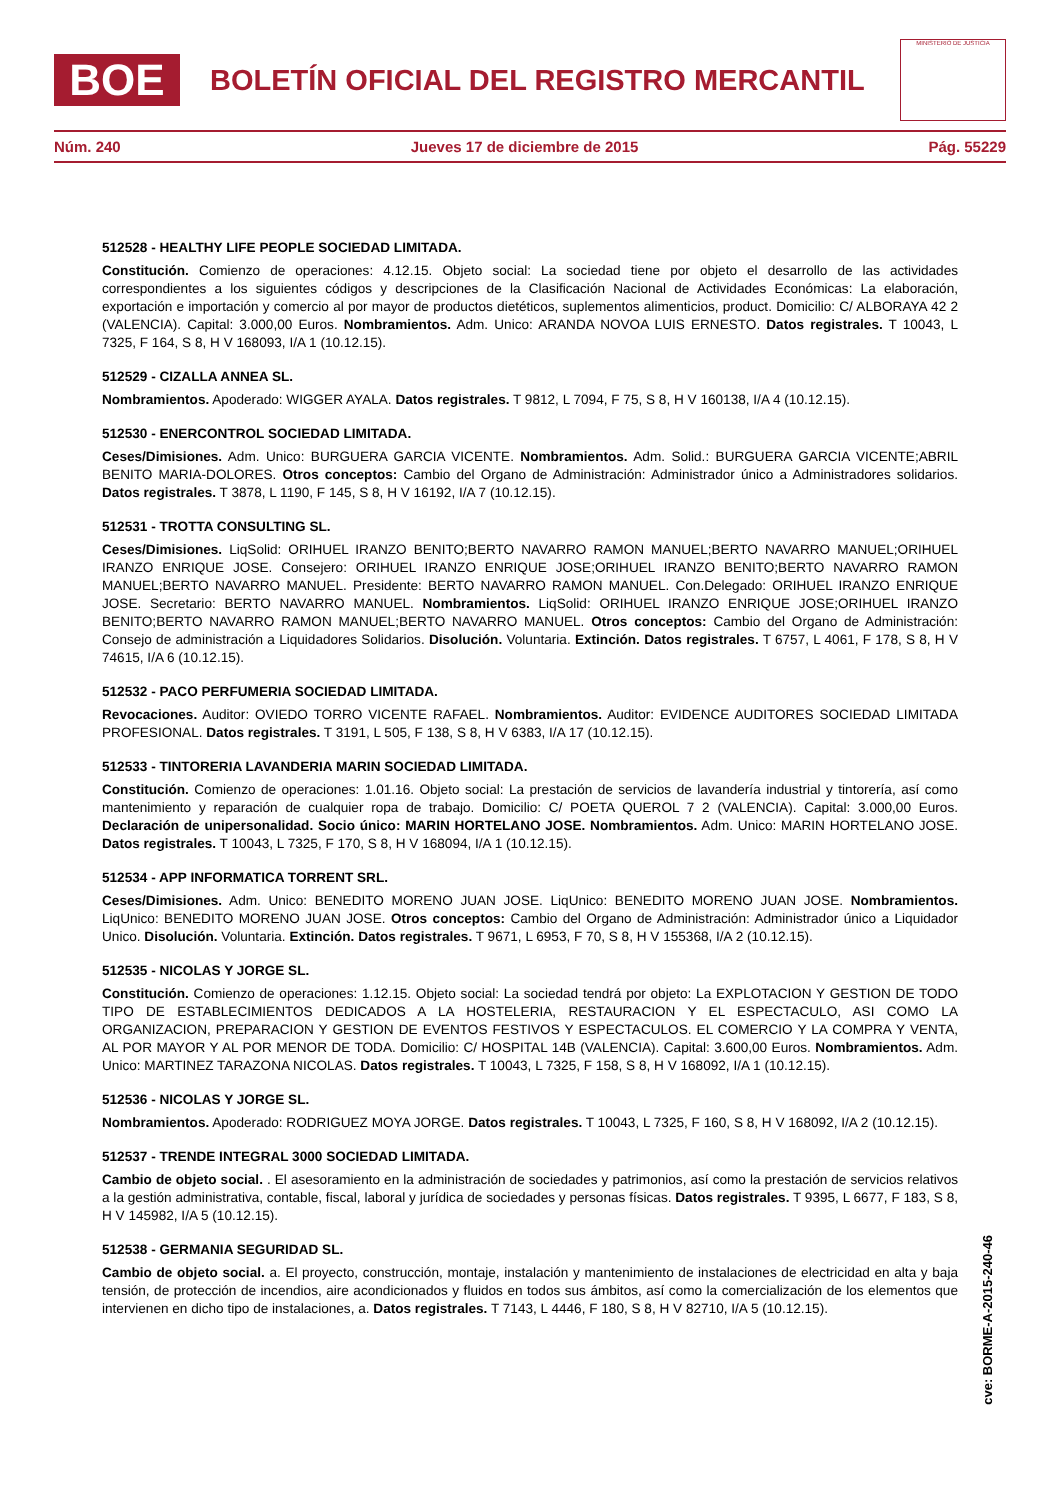BOE
BOLETÍN OFICIAL DEL REGISTRO MERCANTIL
MINISTERIO DE JUSTICIA
Núm. 240 Jueves 17 de diciembre de 2015 Pág. 55229
512528 - HEALTHY LIFE PEOPLE SOCIEDAD LIMITADA.
Constitución. Comienzo de operaciones: 4.12.15. Objeto social: La sociedad tiene por objeto el desarrollo de las actividades correspondientes a los siguientes códigos y descripciones de la Clasificación Nacional de Actividades Económicas: La elaboración, exportación e importación y comercio al por mayor de productos dietéticos, suplementos alimenticios, product. Domicilio: C/ ALBORAYA 42 2 (VALENCIA). Capital: 3.000,00 Euros. Nombramientos. Adm. Unico: ARANDA NOVOA LUIS ERNESTO. Datos registrales. T 10043, L 7325, F 164, S 8, H V 168093, I/A 1 (10.12.15).
512529 - CIZALLA ANNEA SL.
Nombramientos. Apoderado: WIGGER AYALA. Datos registrales. T 9812, L 7094, F 75, S 8, H V 160138, I/A 4 (10.12.15).
512530 - ENERCONTROL SOCIEDAD LIMITADA.
Ceses/Dimisiones. Adm. Unico: BURGUERA GARCIA VICENTE. Nombramientos. Adm. Solid.: BURGUERA GARCIA VICENTE;ABRIL BENITO MARIA-DOLORES. Otros conceptos: Cambio del Organo de Administración: Administrador único a Administradores solidarios. Datos registrales. T 3878, L 1190, F 145, S 8, H V 16192, I/A 7 (10.12.15).
512531 - TROTTA CONSULTING SL.
Ceses/Dimisiones. LiqSolid: ORIHUEL IRANZO BENITO;BERTO NAVARRO RAMON MANUEL;BERTO NAVARRO MANUEL;ORIHUEL IRANZO ENRIQUE JOSE. Consejero: ORIHUEL IRANZO ENRIQUE JOSE;ORIHUEL IRANZO BENITO;BERTO NAVARRO RAMON MANUEL;BERTO NAVARRO MANUEL. Presidente: BERTO NAVARRO RAMON MANUEL. Con.Delegado: ORIHUEL IRANZO ENRIQUE JOSE. Secretario: BERTO NAVARRO MANUEL. Nombramientos. LiqSolid: ORIHUEL IRANZO ENRIQUE JOSE;ORIHUEL IRANZO BENITO;BERTO NAVARRO RAMON MANUEL;BERTO NAVARRO MANUEL. Otros conceptos: Cambio del Organo de Administración: Consejo de administración a Liquidadores Solidarios. Disolución. Voluntaria. Extinción. Datos registrales. T 6757, L 4061, F 178, S 8, H V 74615, I/A 6 (10.12.15).
512532 - PACO PERFUMERIA SOCIEDAD LIMITADA.
Revocaciones. Auditor: OVIEDO TORRO VICENTE RAFAEL. Nombramientos. Auditor: EVIDENCE AUDITORES SOCIEDAD LIMITADA PROFESIONAL. Datos registrales. T 3191, L 505, F 138, S 8, H V 6383, I/A 17 (10.12.15).
512533 - TINTORERIA LAVANDERIA MARIN SOCIEDAD LIMITADA.
Constitución. Comienzo de operaciones: 1.01.16. Objeto social: La prestación de servicios de lavandería industrial y tintorería, así como mantenimiento y reparación de cualquier ropa de trabajo. Domicilio: C/ POETA QUEROL 7 2 (VALENCIA). Capital: 3.000,00 Euros. Declaración de unipersonalidad. Socio único: MARIN HORTELANO JOSE. Nombramientos. Adm. Unico: MARIN HORTELANO JOSE. Datos registrales. T 10043, L 7325, F 170, S 8, H V 168094, I/A 1 (10.12.15).
512534 - APP INFORMATICA TORRENT SRL.
Ceses/Dimisiones. Adm. Unico: BENEDITO MORENO JUAN JOSE. LiqUnico: BENEDITO MORENO JUAN JOSE. Nombramientos. LiqUnico: BENEDITO MORENO JUAN JOSE. Otros conceptos: Cambio del Organo de Administración: Administrador único a Liquidador Unico. Disolución. Voluntaria. Extinción. Datos registrales. T 9671, L 6953, F 70, S 8, H V 155368, I/A 2 (10.12.15).
512535 - NICOLAS Y JORGE SL.
Constitución. Comienzo de operaciones: 1.12.15. Objeto social: La sociedad tendrá por objeto: La EXPLOTACION Y GESTION DE TODO TIPO DE ESTABLECIMIENTOS DEDICADOS A LA HOSTELERIA, RESTAURACION Y EL ESPECTACULO, ASI COMO LA ORGANIZACION, PREPARACION Y GESTION DE EVENTOS FESTIVOS Y ESPECTACULOS. EL COMERCIO Y LA COMPRA Y VENTA, AL POR MAYOR Y AL POR MENOR DE TODA. Domicilio: C/ HOSPITAL 14B (VALENCIA). Capital: 3.600,00 Euros. Nombramientos. Adm. Unico: MARTINEZ TARAZONA NICOLAS. Datos registrales. T 10043, L 7325, F 158, S 8, H V 168092, I/A 1 (10.12.15).
512536 - NICOLAS Y JORGE SL.
Nombramientos. Apoderado: RODRIGUEZ MOYA JORGE. Datos registrales. T 10043, L 7325, F 160, S 8, H V 168092, I/A 2 (10.12.15).
512537 - TRENDE INTEGRAL 3000 SOCIEDAD LIMITADA.
Cambio de objeto social. . El asesoramiento en la administración de sociedades y patrimonios, así como la prestación de servicios relativos a la gestión administrativa, contable, fiscal, laboral y jurídica de sociedades y personas físicas. Datos registrales. T 9395, L 6677, F 183, S 8, H V 145982, I/A 5 (10.12.15).
512538 - GERMANIA SEGURIDAD SL.
Cambio de objeto social. a. El proyecto, construcción, montaje, instalación y mantenimiento de instalaciones de electricidad en alta y baja tensión, de protección de incendios, aire acondicionados y fluidos en todos sus ámbitos, así como la comercialización de los elementos que intervienen en dicho tipo de instalaciones, a. Datos registrales. T 7143, L 4446, F 180, S 8, H V 82710, I/A 5 (10.12.15).
cve: BORME-A-2015-240-46